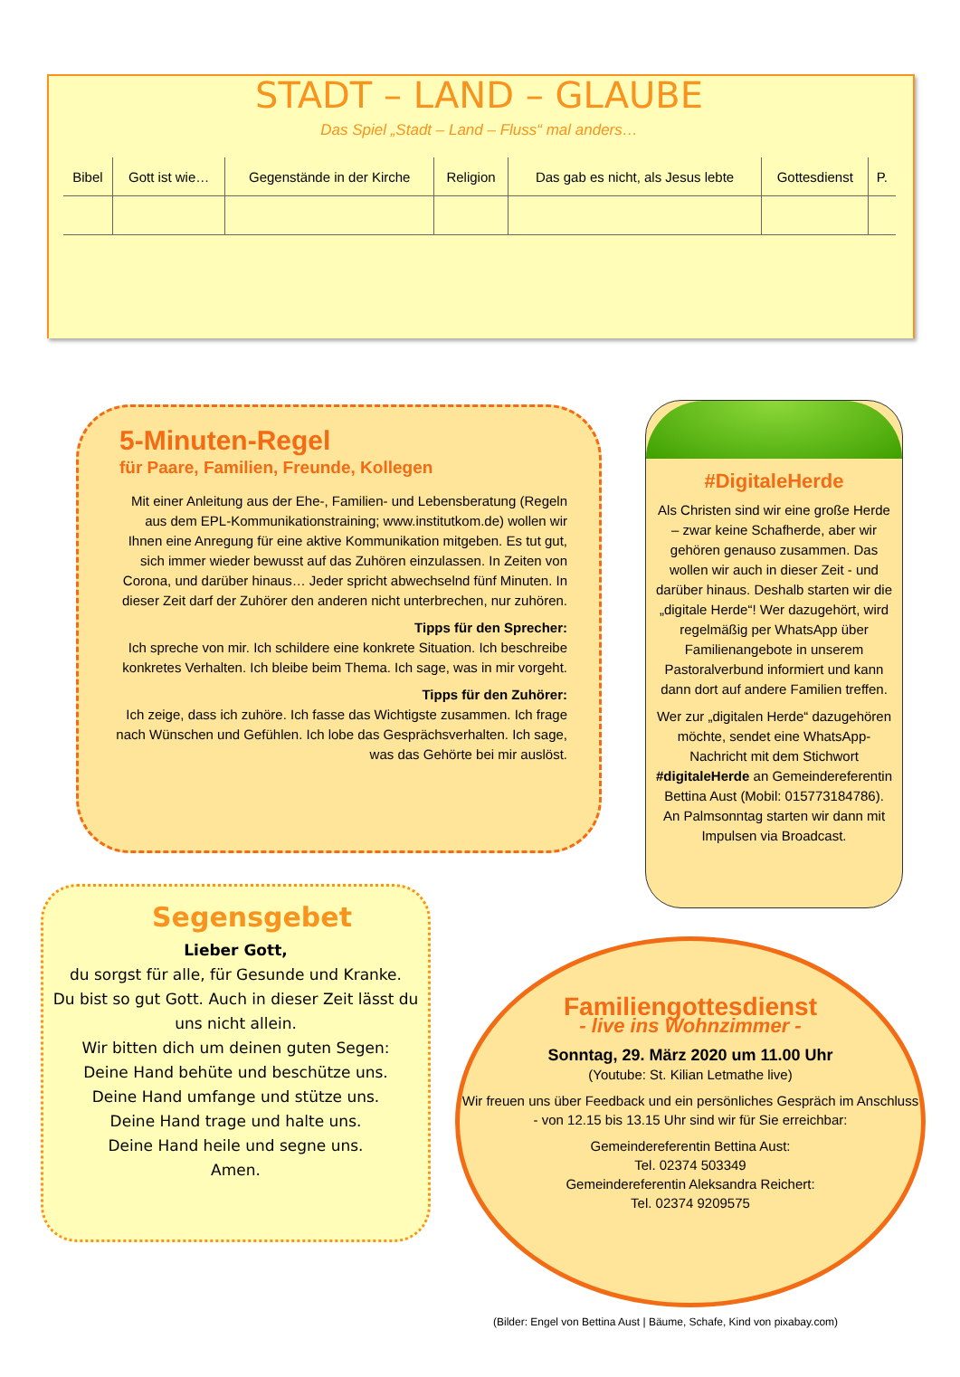STADT – LAND – GLAUBE
Das Spiel „Stadt – Land – Fluss“ mal anders…
| Bibel | Gott ist wie… | Gegenstände in der Kirche | Religion | Das gab es nicht, als Jesus lebte | Gottesdienst | P. |
| --- | --- | --- | --- | --- | --- | --- |
5-Minuten-Regel
für Paare, Familien, Freunde, Kollegen
Mit einer Anleitung aus der Ehe-, Familien- und Lebensberatung (Regeln aus dem EPL-Kommunikationstraining; www.institutkom.de) wollen wir Ihnen eine Anregung für eine aktive Kommunikation mitgeben. Es tut gut, sich immer wieder bewusst auf das Zuhören einzulassen. In Zeiten von Corona, und darüber hinaus… Jeder spricht abwechselnd fünf Minuten. In dieser Zeit darf der Zuhörer den anderen nicht unterbrechen, nur zuhören.
Tipps für den Sprecher:
Ich spreche von mir. Ich schildere eine konkrete Situation. Ich beschreibe konkretes Verhalten. Ich bleibe beim Thema. Ich sage, was in mir vorgeht.
Tipps für den Zuhörer:
Ich zeige, dass ich zuhöre. Ich fasse das Wichtigste zusammen. Ich frage nach Wünschen und Gefühlen. Ich lobe das Gesprächsverhalten. Ich sage, was das Gehörte bei mir auslöst.
#DigitaleHerde
Als Christen sind wir eine große Herde – zwar keine Schafherde, aber wir gehören genauso zusammen. Das wollen wir auch in dieser Zeit - und darüber hinaus. Deshalb starten wir die „digitale Herde“! Wer dazugehört, wird regelmäßig per WhatsApp über Familienangebote in unserem Pastoralverbund informiert und kann dann dort auf andere Familien treffen.
Wer zur „digitalen Herde“ dazugehören möchte, sendet eine WhatsApp-Nachricht mit dem Stichwort #digitaleHerde an Gemeindereferentin Bettina Aust (Mobil: 015773184786). An Palmsonntag starten wir dann mit Impulsen via Broadcast.
Segensgebet
Lieber Gott,
du sorgst für alle, für Gesunde und Kranke.
Du bist so gut Gott. Auch in dieser Zeit lässt du uns nicht allein.
Wir bitten dich um deinen guten Segen:
Deine Hand behüte und beschütze uns.
Deine Hand umfange und stütze uns.
Deine Hand trage und halte uns.
Deine Hand heile und segne uns.
Amen.
Familiengottesdienst
- live ins Wohnzimmer -
Sonntag, 29. März 2020 um 11.00 Uhr
(Youtube: St. Kilian Letmathe live)
Wir freuen uns über Feedback und ein persönliches Gespräch im Anschluss - von 12.15 bis 13.15 Uhr sind wir für Sie erreichbar:
Gemeindereferentin Bettina Aust:
Tel. 02374 503349
Gemeindereferentin Aleksandra Reichert:
Tel. 02374 9209575
(Bilder: Engel von Bettina Aust | Bäume, Schafe, Kind von pixabay.com)